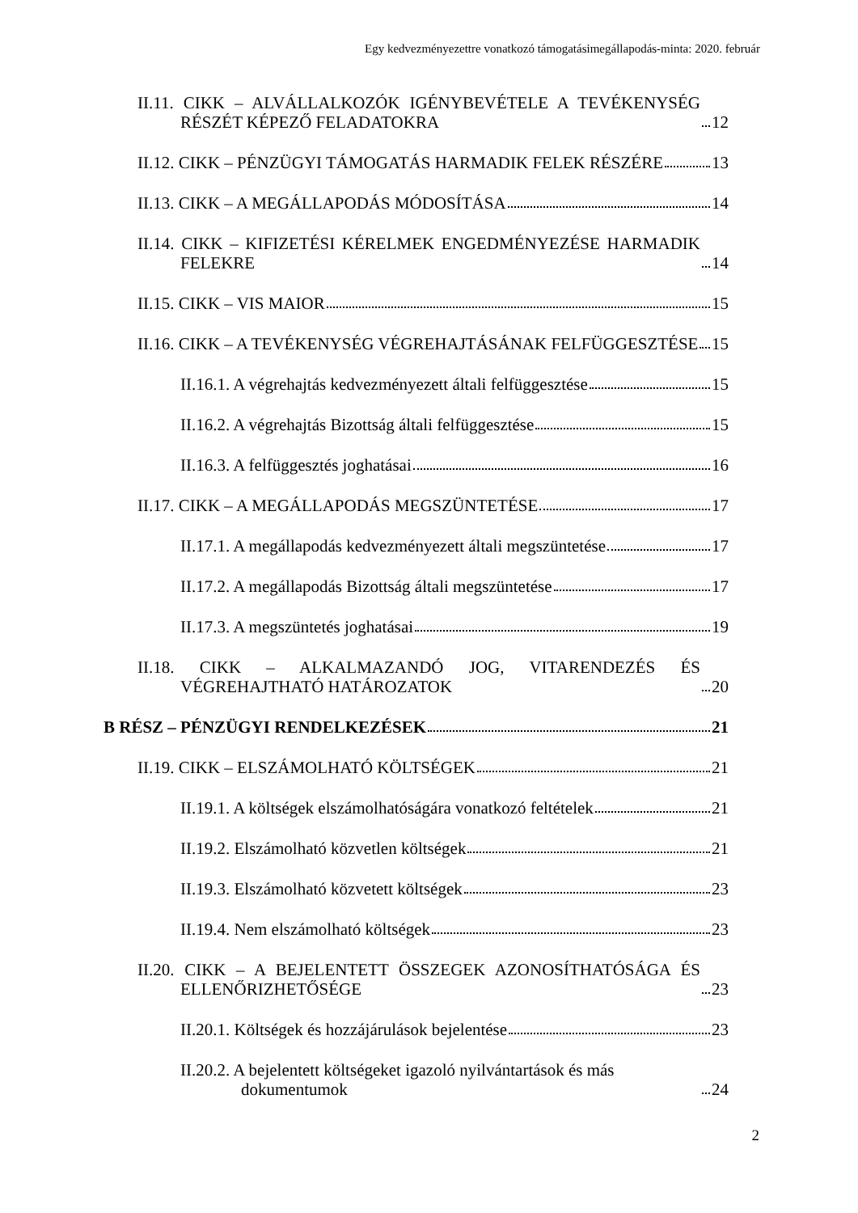Egy kedvezményezettre vonatkozó támogatásimegállapodás-minta: 2020. február
II.11. CIKK – ALVÁLLALKOZÓK IGÉNYBEVÉTELE A TEVÉKENYSÉG RÉSZÉT KÉPEZŐ FELADATOKRA 12
II.12. CIKK – PÉNZÜGYI TÁMOGATÁS HARMADIK FELEK RÉSZÉRE 13
II.13. CIKK – A MEGÁLLAPODÁS MÓDOSÍTÁSA 14
II.14. CIKK – KIFIZETÉSI KÉRELMEK ENGEDMÉNYEZÉSE HARMADIK FELEKRE 14
II.15. CIKK – VIS MAIOR 15
II.16. CIKK – A TEVÉKENYSÉG VÉGREHAJTÁSÁNAK FELFÜGGESZTÉSE 15
II.16.1. A végrehajtás kedvezményezett általi felfüggesztése 15
II.16.2. A végrehajtás Bizottság általi felfüggesztése 15
II.16.3. A felfüggesztés joghatásai 16
II.17. CIKK – A MEGÁLLAPODÁS MEGSZÜNTETÉSE 17
II.17.1. A megállapodás kedvezményezett általi megszüntetése 17
II.17.2. A megállapodás Bizottság általi megszüntetése 17
II.17.3. A megszüntetés joghatásai 19
II.18. CIKK – ALKALMAZANDÓ JOG, VITARENDEZÉS ÉS VÉGREHAJTHATÓ HATÁROZATOK 20
B RÉSZ – PÉNZÜGYI RENDELKEZÉSEK 21
II.19. CIKK – ELSZÁMOLHATÓ KÖLTSÉGEK 21
II.19.1. A költségek elszámolhatóságára vonatkozó feltételek 21
II.19.2. Elszámolható közvetlen költségek 21
II.19.3. Elszámolható közvetett költségek 23
II.19.4. Nem elszámolható költségek 23
II.20. CIKK – A BEJELENTETT ÖSSZEGEK AZONOSÍTHATÓSÁGA ÉS ELLENŐRIZHETŐSÉGE 23
II.20.1. Költségek és hozzájárulások bejelentése 23
II.20.2. A bejelentett költségeket igazoló nyilvántartások és más dokumentumok 24
2